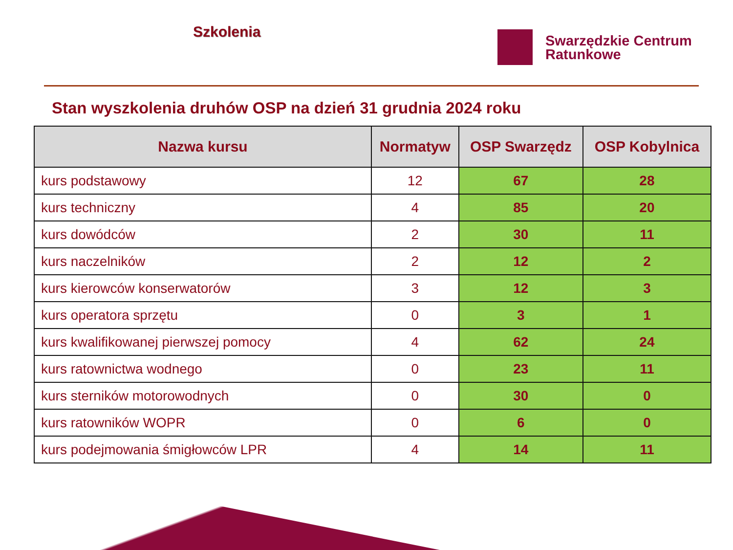Szkolenia
Swarzędzkie Centrum
Ratunkowe
Stan wyszkolenia druhów OSP na dzień 31 grudnia 2024 roku
| Nazwa kursu | Normatyw | OSP Swarzędz | OSP Kobylnica |
| --- | --- | --- | --- |
| kurs podstawowy | 12 | 67 | 28 |
| kurs techniczny | 4 | 85 | 20 |
| kurs dowódców | 2 | 30 | 11 |
| kurs naczelników | 2 | 12 | 2 |
| kurs kierowców konserwatorów | 3 | 12 | 3 |
| kurs operatora sprzętu | 0 | 3 | 1 |
| kurs kwalifikowanej pierwszej pomocy | 4 | 62 | 24 |
| kurs ratownictwa wodnego | 0 | 23 | 11 |
| kurs sterników motorowodnych | 0 | 30 | 0 |
| kurs ratowników WOPR | 0 | 6 | 0 |
| kurs podejmowania śmigłowców LPR | 4 | 14 | 11 |